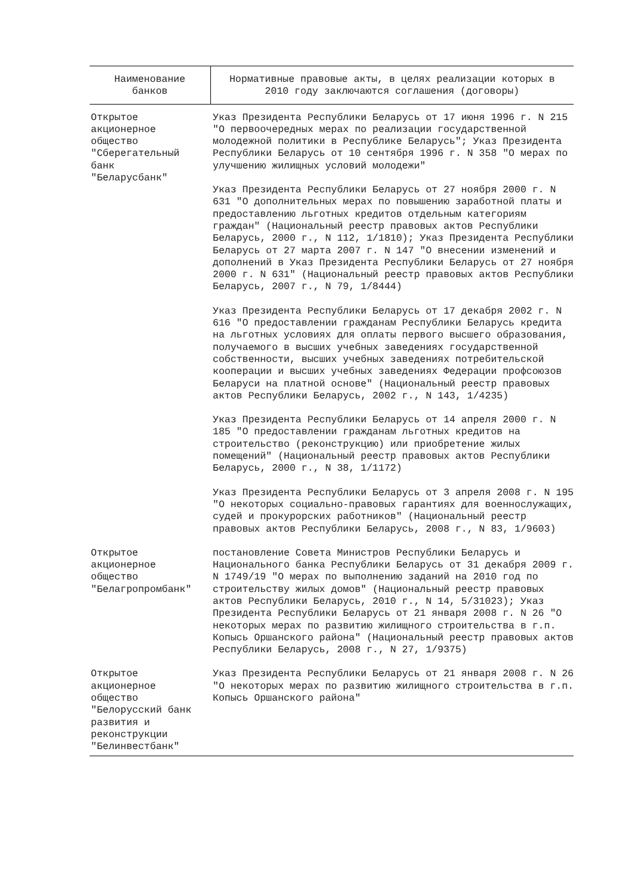| Наименование банков | Нормативные правовые акты, в целях реализации которых в 2010 году заключаются соглашения (договоры) |
| --- | --- |
| Открытое акционерное общество "Сберегательный банк "Беларусбанк" | Указ Президента Республики Беларусь от 17 июня 1996 г. N 215 "О первоочередных мерах по реализации государственной молодежной политики в Республике Беларусь"; Указ Президента Республики Беларусь от 10 сентября 1996 г. N 358 "О мерах по улучшению жилищных условий молодежи" Указ Президента Республики Беларусь от 27 ноября 2000 г. N 631 "О дополнительных мерах по повышению заработной платы и предоставлению льготных кредитов отдельным категориям граждан" (Национальный реестр правовых актов Республики Беларусь, 2000 г., N 112, 1/1810); Указ Президента Республики Беларусь от 27 марта 2007 г. N 147 "О внесении изменений и дополнений в Указ Президента Республики Беларусь от 27 ноября 2000 г. N 631" (Национальный реестр правовых актов Республики Беларусь, 2007 г., N 79, 1/8444) Указ Президента Республики Беларусь от 17 декабря 2002 г. N 616 "О предоставлении гражданам Республики Беларусь кредита на льготных условиях для оплаты первого высшего образования, получаемого в высших учебных заведениях государственной собственности, высших учебных заведениях потребительской кооперации и высших учебных заведениях Федерации профсоюзов Беларуси на платной основе" (Национальный реестр правовых актов Республики Беларусь, 2002 г., N 143, 1/4235) Указ Президента Республики Беларусь от 14 апреля 2000 г. N 185 "О предоставлении гражданам льготных кредитов на строительство (реконструкцию) или приобретение жилых помещений" (Национальный реестр правовых актов Республики Беларусь, 2000 г., N 38, 1/1172) Указ Президента Республики Беларусь от 3 апреля 2008 г. N 195 "О некоторых социально-правовых гарантиях для военнослужащих, судей и прокурорских работников" (Национальный реестр правовых актов Республики Беларусь, 2008 г., N 83, 1/9603) |
| Открытое акционерное общество "Белагропромбанк" | постановление Совета Министров Республики Беларусь и Национального банка Республики Беларусь от 31 декабря 2009 г. N 1749/19 "О мерах по выполнению заданий на 2010 год по строительству жилых домов" (Национальный реестр правовых актов Республики Беларусь, 2010 г., N 14, 5/31023); Указ Президента Республики Беларусь от 21 января 2008 г. N 26 "О некоторых мерах по развитию жилищного строительства в г.п. Копысь Оршанского района" (Национальный реестр правовых актов Республики Беларусь, 2008 г., N 27, 1/9375) |
| Открытое акционерное общество "Белорусский банк развития и реконструкции "Белинвестбанк" | Указ Президента Республики Беларусь от 21 января 2008 г. N 26 "О некоторых мерах по развитию жилищного строительства в г.п. Копысь Оршанского района" |